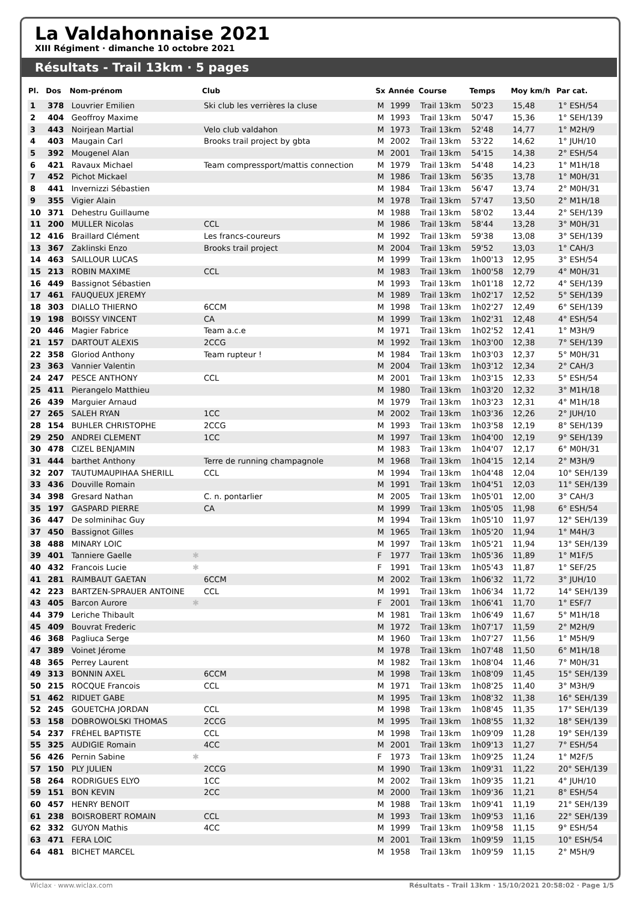La Valdahonnaise 2021
XIII Régiment · dimanche 10 octobre 2021
Résultats - Trail 13km · 5 pages
| Pl. | Dos | Nom-prénom | Club | Sx | Année | Course | Temps | Moy km/h | Par cat. |
| --- | --- | --- | --- | --- | --- | --- | --- | --- | --- |
| 1 | 378 | Louvrier Emilien | Ski club les verrières la cluse | M | 1999 | Trail 13km | 50'23 | 15,48 | 1° ESH/54 |
| 2 | 404 | Geoffroy Maxime | | M | 1993 | Trail 13km | 50'47 | 15,36 | 1° SEH/139 |
| 3 | 443 | Noirjean Martial | Velo club valdahon | M | 1973 | Trail 13km | 52'48 | 14,77 | 1° M2H/9 |
| 4 | 403 | Maugain Carl | Brooks trail project by gbta | M | 2002 | Trail 13km | 53'22 | 14,62 | 1° JUH/10 |
| 5 | 392 | Mougenel Alan | | M | 2001 | Trail 13km | 54'15 | 14,38 | 2° ESH/54 |
| 6 | 421 | Ravaux Michael | Team compressport/mattis connection | M | 1979 | Trail 13km | 54'48 | 14,23 | 1° M1H/18 |
| 7 | 452 | Pichot Mickael | | M | 1986 | Trail 13km | 56'35 | 13,78 | 1° M0H/31 |
| 8 | 441 | Invernizzi Sébastien | | M | 1984 | Trail 13km | 56'47 | 13,74 | 2° M0H/31 |
| 9 | 355 | Vigier Alain | | M | 1978 | Trail 13km | 57'47 | 13,50 | 2° M1H/18 |
| 10 | 371 | Dehestru Guillaume | | M | 1988 | Trail 13km | 58'02 | 13,44 | 2° SEH/139 |
| 11 | 200 | MULLER Nicolas | CCL | M | 1986 | Trail 13km | 58'44 | 13,28 | 3° M0H/31 |
| 12 | 416 | Braillard Clément | Les francs-coureurs | M | 1992 | Trail 13km | 59'38 | 13,08 | 3° SEH/139 |
| 13 | 367 | Zaklinski Enzo | Brooks trail project | M | 2004 | Trail 13km | 59'52 | 13,03 | 1° CAH/3 |
| 14 | 463 | SAILLOUR LUCAS | | M | 1999 | Trail 13km | 1h00'13 | 12,95 | 3° ESH/54 |
| 15 | 213 | ROBIN MAXIME | CCL | M | 1983 | Trail 13km | 1h00'58 | 12,79 | 4° M0H/31 |
| 16 | 449 | Bassignot Sébastien | | M | 1993 | Trail 13km | 1h01'18 | 12,72 | 4° SEH/139 |
| 17 | 461 | FAUQUEUX JEREMY | | M | 1989 | Trail 13km | 1h02'17 | 12,52 | 5° SEH/139 |
| 18 | 303 | DIALLO THIERNO | 6CCM | M | 1998 | Trail 13km | 1h02'27 | 12,49 | 6° SEH/139 |
| 19 | 198 | BOISSY VINCENT | CA | M | 1999 | Trail 13km | 1h02'31 | 12,48 | 4° ESH/54 |
| 20 | 446 | Magier Fabrice | Team a.c.e | M | 1971 | Trail 13km | 1h02'52 | 12,41 | 1° M3H/9 |
| 21 | 157 | DARTOUT ALEXIS | 2CCG | M | 1992 | Trail 13km | 1h03'00 | 12,38 | 7° SEH/139 |
| 22 | 358 | Gloriod Anthony | Team rupteur ! | M | 1984 | Trail 13km | 1h03'03 | 12,37 | 5° M0H/31 |
| 23 | 363 | Vannier Valentin | | M | 2004 | Trail 13km | 1h03'12 | 12,34 | 2° CAH/3 |
| 24 | 247 | PESCE ANTHONY | CCL | M | 2001 | Trail 13km | 1h03'15 | 12,33 | 5° ESH/54 |
| 25 | 411 | Pierangelo Matthieu | | M | 1980 | Trail 13km | 1h03'20 | 12,32 | 3° M1H/18 |
| 26 | 439 | Marguier Arnaud | | M | 1979 | Trail 13km | 1h03'23 | 12,31 | 4° M1H/18 |
| 27 | 265 | SALEH RYAN | 1CC | M | 2002 | Trail 13km | 1h03'36 | 12,26 | 2° JUH/10 |
| 28 | 154 | BUHLER CHRISTOPHE | 2CCG | M | 1993 | Trail 13km | 1h03'58 | 12,19 | 8° SEH/139 |
| 29 | 250 | ANDREI CLEMENT | 1CC | M | 1997 | Trail 13km | 1h04'00 | 12,19 | 9° SEH/139 |
| 30 | 478 | CIZEL BENJAMIN | | M | 1983 | Trail 13km | 1h04'07 | 12,17 | 6° M0H/31 |
| 31 | 444 | barthet Anthony | Terre de running champagnole | M | 1968 | Trail 13km | 1h04'15 | 12,14 | 2° M3H/9 |
| 32 | 207 | TAUTUMAUPIHAA SHERILL | CCL | M | 1994 | Trail 13km | 1h04'48 | 12,04 | 10° SEH/139 |
| 33 | 436 | Douville Romain | | M | 1991 | Trail 13km | 1h04'51 | 12,03 | 11° SEH/139 |
| 34 | 398 | Gresard Nathan | C. n. pontarlier | M | 2005 | Trail 13km | 1h05'01 | 12,00 | 3° CAH/3 |
| 35 | 197 | GASPARD PIERRE | CA | M | 1999 | Trail 13km | 1h05'05 | 11,98 | 6° ESH/54 |
| 36 | 447 | De solminihac Guy | | M | 1994 | Trail 13km | 1h05'10 | 11,97 | 12° SEH/139 |
| 37 | 450 | Bassignot Gilles | | M | 1965 | Trail 13km | 1h05'20 | 11,94 | 1° M4H/3 |
| 38 | 488 | MINARY LOIC | | M | 1997 | Trail 13km | 1h05'21 | 11,94 | 13° SEH/139 |
| 39 | 401 | Tanniere Gaelle ✱ | | F | 1977 | Trail 13km | 1h05'36 | 11,89 | 1° M1F/5 |
| 40 | 432 | Francois Lucie ✱ | | F | 1991 | Trail 13km | 1h05'43 | 11,87 | 1° SEF/25 |
| 41 | 281 | RAIMBAUT GAETAN | 6CCM | M | 2002 | Trail 13km | 1h06'32 | 11,72 | 3° JUH/10 |
| 42 | 223 | BARTZEN-SPRAUER ANTOINE | CCL | M | 1991 | Trail 13km | 1h06'34 | 11,72 | 14° SEH/139 |
| 43 | 405 | Barcon Aurore ✱ | | F | 2001 | Trail 13km | 1h06'41 | 11,70 | 1° ESF/7 |
| 44 | 379 | Leriche Thibault | | M | 1981 | Trail 13km | 1h06'49 | 11,67 | 5° M1H/18 |
| 45 | 409 | Bouvrat Frederic | | M | 1972 | Trail 13km | 1h07'17 | 11,59 | 2° M2H/9 |
| 46 | 368 | Pagliuca Serge | | M | 1960 | Trail 13km | 1h07'27 | 11,56 | 1° M5H/9 |
| 47 | 389 | Voinet Jérome | | M | 1978 | Trail 13km | 1h07'48 | 11,50 | 6° M1H/18 |
| 48 | 365 | Perrey Laurent | | M | 1982 | Trail 13km | 1h08'04 | 11,46 | 7° M0H/31 |
| 49 | 313 | BONNIN AXEL | 6CCM | M | 1998 | Trail 13km | 1h08'09 | 11,45 | 15° SEH/139 |
| 50 | 215 | ROCQUE Francois | CCL | M | 1971 | Trail 13km | 1h08'25 | 11,40 | 3° M3H/9 |
| 51 | 462 | RIDUET GABE | | M | 1995 | Trail 13km | 1h08'32 | 11,38 | 16° SEH/139 |
| 52 | 245 | GOUETCHA JORDAN | CCL | M | 1998 | Trail 13km | 1h08'45 | 11,35 | 17° SEH/139 |
| 53 | 158 | DOBROWOLSKI THOMAS | 2CCG | M | 1995 | Trail 13km | 1h08'55 | 11,32 | 18° SEH/139 |
| 54 | 237 | FRÉHEL BAPTISTE | CCL | M | 1998 | Trail 13km | 1h09'09 | 11,28 | 19° SEH/139 |
| 55 | 325 | AUDIGIE Romain | 4CC | M | 2001 | Trail 13km | 1h09'13 | 11,27 | 7° ESH/54 |
| 56 | 426 | Pernin Sabine ✱ | | F | 1973 | Trail 13km | 1h09'25 | 11,24 | 1° M2F/5 |
| 57 | 150 | PLY JULIEN | 2CCG | M | 1990 | Trail 13km | 1h09'31 | 11,22 | 20° SEH/139 |
| 58 | 264 | RODRIGUES ELYO | 1CC | M | 2002 | Trail 13km | 1h09'35 | 11,21 | 4° JUH/10 |
| 59 | 151 | BON KEVIN | 2CC | M | 2000 | Trail 13km | 1h09'36 | 11,21 | 8° ESH/54 |
| 60 | 457 | HENRY BENOIT | | M | 1988 | Trail 13km | 1h09'41 | 11,19 | 21° SEH/139 |
| 61 | 238 | BOISROBERT ROMAIN | CCL | M | 1993 | Trail 13km | 1h09'53 | 11,16 | 22° SEH/139 |
| 62 | 332 | GUYON Mathis | 4CC | M | 1999 | Trail 13km | 1h09'58 | 11,15 | 9° ESH/54 |
| 63 | 471 | FERA LOIC | | M | 2001 | Trail 13km | 1h09'59 | 11,15 | 10° ESH/54 |
| 64 | 481 | BICHET MARCEL | | M | 1958 | Trail 13km | 1h09'59 | 11,15 | 2° M5H/9 |
Wiclax · www.wiclax.com Résultats - Trail 13km · 15/10/2021 20:58:02 · Page 1/5